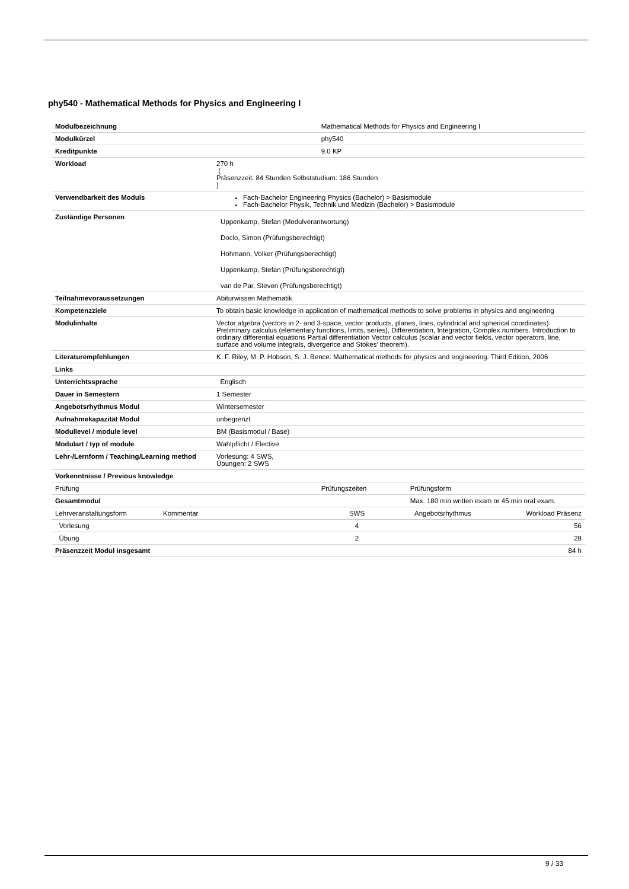phy540 - Mathematical Methods for Physics and Engineering I
| Modulbezeichnung | | Mathematical Methods for Physics and Engineering I | |
| Modulkürzel | | phy540 | |
| Kreditpunkte | | 9.0 KP | |
| Workload | 270 h ( Präsenzzeit: 84 Stunden Selbststudium: 186 Stunden ) | | |
| Verwendbarkeit des Moduls | Fach-Bachelor Engineering Physics (Bachelor) > Basismodule Fach-Bachelor Physik, Technik und Medizin (Bachelor) > Basismodule | | |
| Zuständige Personen | Uppenkamp, Stefan (Modulverantwortung) Doclo, Simon (Prüfungsberechtigt) Hohmann, Volker (Prüfungsberechtigt) Uppenkamp, Stefan (Prüfungsberechtigt) van de Par, Steven (Prüfungsberechtigt) | | |
| Teilnahmevoraussetzungen | Abiturwissen Mathematik | | |
| Kompetenzziele | To obtain basic knowledge in application of mathematical methods to solve problems in physics and engineering | | |
| Modulinhalte | Vector algebra (vectors in 2- and 3-space, vector products, planes, lines, cylindrical and spherical coordinates) Preliminary calculus (elementary functions, limits, series), Differentiation, Integration, Complex numbers. Introduction to ordinary differential equations Partial differentiation Vector calculus (scalar and vector fields, vector operators, line, surface and volume integrals, divergence and Stokes’ theorem). | | |
| Literaturempfehlungen | K. F. Riley, M. P. Hobson, S. J. Bence: Mathematical methods for physics and engineering. Third Edition, 2006 | | |
| Links | | | |
| Unterrichtssprache | Englisch | | |
| Dauer in Semestern | 1 Semester | | |
| Angebotsrhythmus Modul | Wintersemester | | |
| Aufnahmekapazität Modul | unbegrenzt | | |
| Modullevel / module level | BM (Basismodul / Base) | | |
| Modulart / typ of module | Wahlpflicht / Elective | | |
| Lehr-/Lernform / Teaching/Learning method | Vorlesung: 4 SWS, Übungen: 2 SWS | | |
| Vorkenntnisse / Previous knowledge | | | |
| Prüfung | | Prüfungszeiten | Prüfungsform |
| Gesamtmodul | | | Max. 180 min written exam or 45 min oral exam. |
| Lehrveranstaltungsform | Kommentar | SWS | Angebotsrhythmus | Workload Präsenz |
| Vorlesung | | 4 | | 56 |
| Übung | | 2 | | 28 |
| Präsenzzeit Modul insgesamt | | | | 84 h |
9 / 33